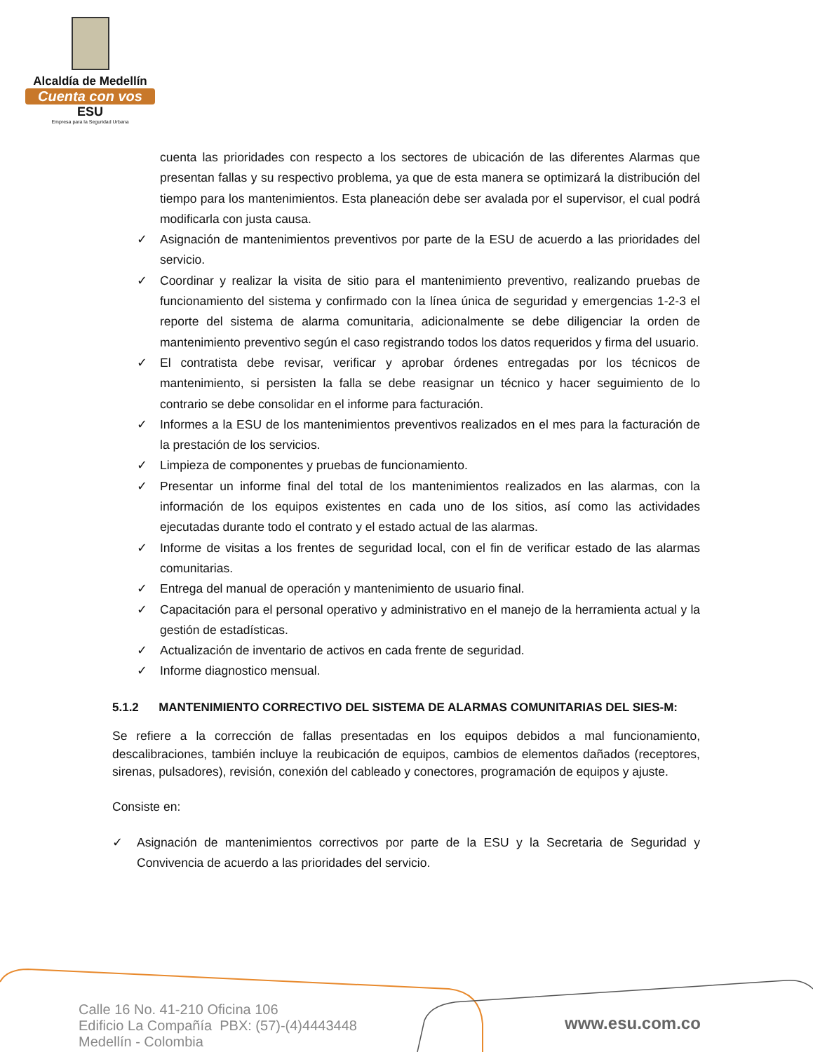Alcaldía de Medellín
Cuenta con vos
ESU
Empresa para la Seguridad Urbana
cuenta las prioridades con respecto a los sectores de ubicación de las diferentes Alarmas que presentan fallas y su respectivo problema, ya que de esta manera se optimizará la distribución del tiempo para los mantenimientos. Esta planeación debe ser avalada por el supervisor, el cual podrá modificarla con justa causa.
✓ Asignación de mantenimientos preventivos por parte de la ESU de acuerdo a las prioridades del servicio.
✓ Coordinar y realizar la visita de sitio para el mantenimiento preventivo, realizando pruebas de funcionamiento del sistema y confirmado con la línea única de seguridad y emergencias 1-2-3 el reporte del sistema de alarma comunitaria, adicionalmente se debe diligenciar la orden de mantenimiento preventivo según el caso registrando todos los datos requeridos y firma del usuario.
✓ El contratista debe revisar, verificar y aprobar órdenes entregadas por los técnicos de mantenimiento, si persisten la falla se debe reasignar un técnico y hacer seguimiento de lo contrario se debe consolidar en el informe para facturación.
✓ Informes a la ESU de los mantenimientos preventivos realizados en el mes para la facturación de la prestación de los servicios.
✓ Limpieza de componentes y pruebas de funcionamiento.
✓ Presentar un informe final del total de los mantenimientos realizados en las alarmas, con la información de los equipos existentes en cada uno de los sitios, así como las actividades ejecutadas durante todo el contrato y el estado actual de las alarmas.
✓ Informe de visitas a los frentes de seguridad local, con el fin de verificar estado de las alarmas comunitarias.
✓ Entrega del manual de operación y mantenimiento de usuario final.
✓ Capacitación para el personal operativo y administrativo en el manejo de la herramienta actual y la gestión de estadísticas.
✓ Actualización de inventario de activos en cada frente de seguridad.
✓ Informe diagnostico mensual.
5.1.2 MANTENIMIENTO CORRECTIVO DEL SISTEMA DE ALARMAS COMUNITARIAS DEL SIES-M:
Se refiere a la corrección de fallas presentadas en los equipos debidos a mal funcionamiento, descalibraciones, también incluye la reubicación de equipos, cambios de elementos dañados (receptores, sirenas, pulsadores), revisión, conexión del cableado y conectores, programación de equipos y ajuste.
Consiste en:
✓ Asignación de mantenimientos correctivos por parte de la ESU y la Secretaria de Seguridad y Convivencia de acuerdo a las prioridades del servicio.
Calle 16 No. 41-210 Oficina 106
Edificio La Compañía PBX: (57)-(4)4443448
Medellín - Colombia
www.esu.com.co